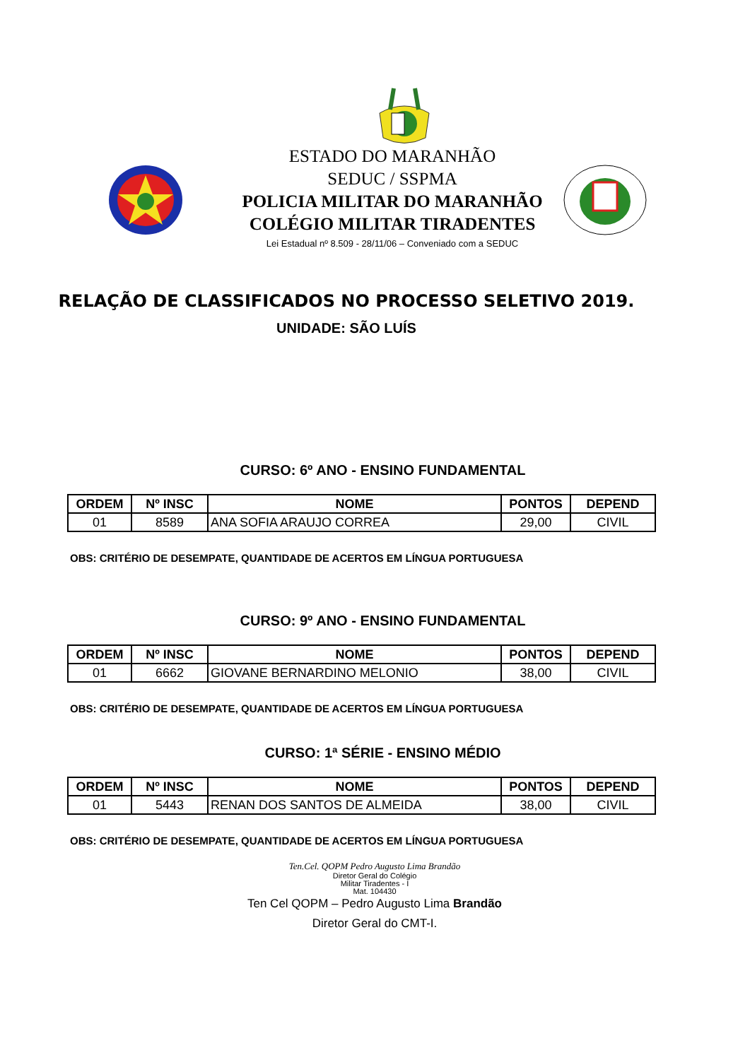ESTADO DO MARANHÃO
SEDUC / SSPMA
POLICIA MILITAR DO MARANHÃO
COLÉGIO MILITAR TIRADENTES
Lei Estadual nº 8.509 - 28/11/06 – Conveniado com a SEDUC
RELAÇÃO DE CLASSIFICADOS NO PROCESSO SELETIVO 2019.
UNIDADE: SÃO LUÍS
CURSO: 6º ANO - ENSINO FUNDAMENTAL
| ORDEM | Nº INSC | NOME | PONTOS | DEPEND |
| --- | --- | --- | --- | --- |
| 01 | 8589 | ANA SOFIA ARAUJO CORREA | 29,00 | CIVIL |
OBS: CRITÉRIO DE DESEMPATE, QUANTIDADE DE ACERTOS EM LÍNGUA PORTUGUESA
CURSO: 9º ANO - ENSINO FUNDAMENTAL
| ORDEM | Nº INSC | NOME | PONTOS | DEPEND |
| --- | --- | --- | --- | --- |
| 01 | 6662 | GIOVANE BERNARDINO MELONIO | 38,00 | CIVIL |
OBS: CRITÉRIO DE DESEMPATE, QUANTIDADE DE ACERTOS EM LÍNGUA PORTUGUESA
CURSO: 1ª SÉRIE - ENSINO MÉDIO
| ORDEM | Nº INSC | NOME | PONTOS | DEPEND |
| --- | --- | --- | --- | --- |
| 01 | 5443 | RENAN DOS SANTOS DE ALMEIDA | 38,00 | CIVIL |
OBS: CRITÉRIO DE DESEMPATE, QUANTIDADE DE ACERTOS EM LÍNGUA PORTUGUESA
Ten.Cel. QOPM Pedro Augusto Lima Brandão
Diretor Geral do Colégio
Militar Tiradentes - I
Mat. 104430
Ten Cel QOPM – Pedro Augusto Lima Brandão
Diretor Geral do CMT-I.